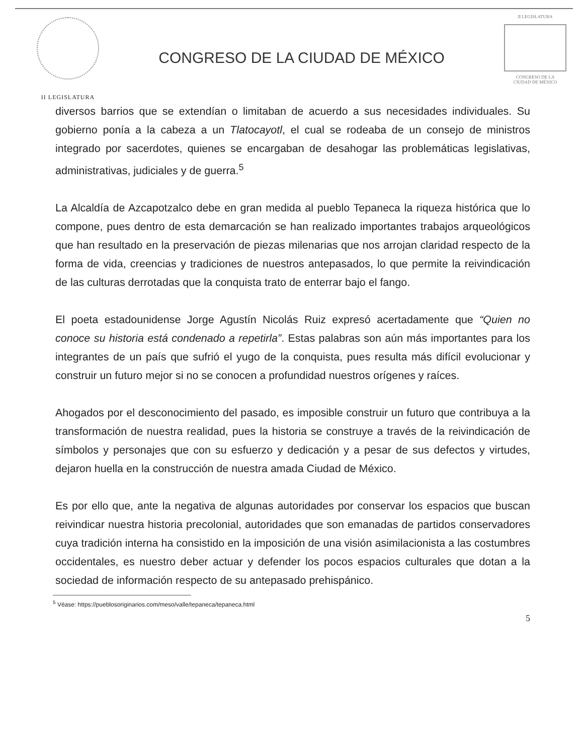II LEGISLATURA
CONGRESO DE LA CIUDAD DE MÉXICO
II LEGISLATURA
CONGRESO DE LA
CIUDAD DE MÉXICO
diversos barrios que se extendían o limitaban de acuerdo a sus necesidades individuales. Su gobierno ponía a la cabeza a un Tlatocayotl, el cual se rodeaba de un consejo de ministros integrado por sacerdotes, quienes se encargaban de desahogar las problemáticas legislativas, administrativas, judiciales y de guerra.<sup>5</sup>
La Alcaldía de Azcapotzalco debe en gran medida al pueblo Tepaneca la riqueza histórica que lo compone, pues dentro de esta demarcación se han realizado importantes trabajos arqueológicos que han resultado en la preservación de piezas milenarias que nos arrojan claridad respecto de la forma de vida, creencias y tradiciones de nuestros antepasados, lo que permite la reivindicación de las culturas derrotadas que la conquista trato de enterrar bajo el fango.
El poeta estadounidense Jorge Agustín Nicolás Ruiz expresó acertadamente que “Quien no conoce su historia está condenado a repetirla”. Estas palabras son aún más importantes para los integrantes de un país que sufrió el yugo de la conquista, pues resulta más difícil evolucionar y construir un futuro mejor si no se conocen a profundidad nuestros orígenes y raíces.
Ahogados por el desconocimiento del pasado, es imposible construir un futuro que contribuya a la transformación de nuestra realidad, pues la historia se construye a través de la reivindicación de símbolos y personajes que con su esfuerzo y dedicación y a pesar de sus defectos y virtudes, dejaron huella en la construcción de nuestra amada Ciudad de México.
Es por ello que, ante la negativa de algunas autoridades por conservar los espacios que buscan reivindicar nuestra historia precolonial, autoridades que son emanadas de partidos conservadores cuya tradición interna ha consistido en la imposición de una visión asimilacionista a las costumbres occidentales, es nuestro deber actuar y defender los pocos espacios culturales que dotan a la sociedad de información respecto de su antepasado prehispánico.
<sup>5</sup> Véase: https://pueblosoriginarios.com/meso/valle/tepaneca/tepaneca.html
5